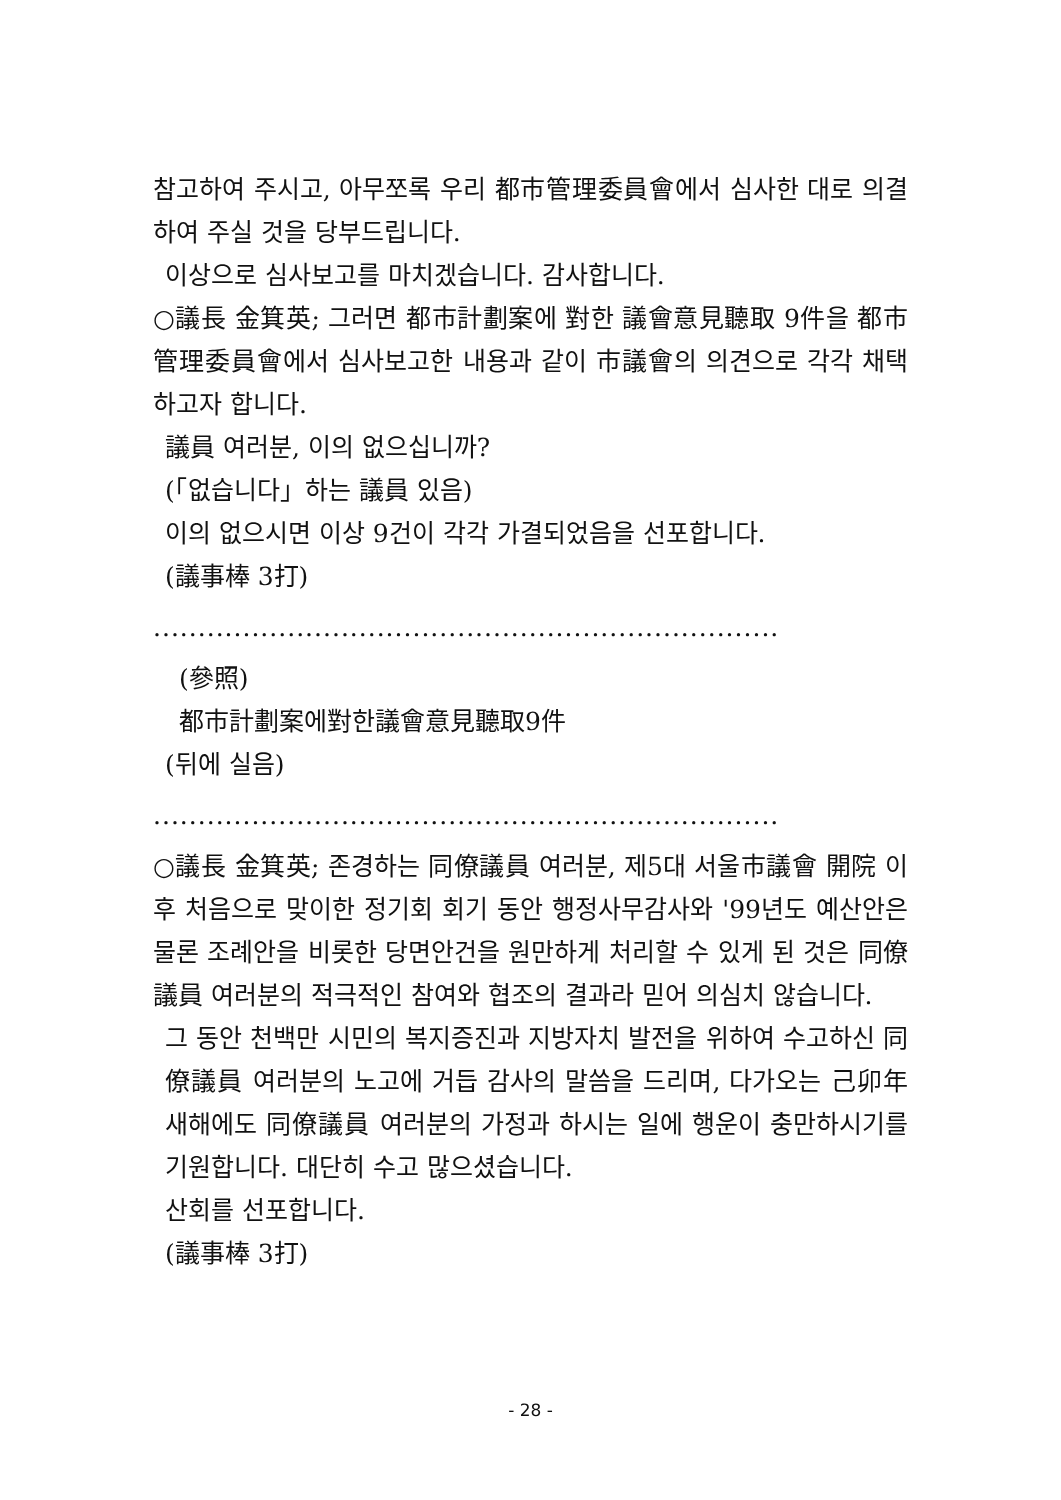참고하여 주시고, 아무쪼록 우리 都市管理委員會에서 심사한 대로 의결하여 주실 것을 당부드립니다.
이상으로 심사보고를 마치겠습니다. 감사합니다.
○議長 金箕英; 그러면 都市計劃案에 對한 議會意見聽取 9件을 都市管理委員會에서 심사보고한 내용과 같이 市議會의 의견으로 각각 채택하고자 합니다.
議員 여러분, 이의 없으십니까?
(「없습니다」하는 議員 있음)
이의 없으시면 이상 9건이 각각 가결되었음을 선포합니다.
(議事棒 3打)
......................................................................
(參照)
都市計劃案에對한議會意見聽取9件
(뒤에 실음)
......................................................................
○議長 金箕英; 존경하는 同僚議員 여러분, 제5대 서울市議會 開院 이후 처음으로 맞이한 정기회 회기 동안 행정사무감사와 '99년도 예산안은 물론 조례안을 비롯한 당면안건을 원만하게 처리할 수 있게 된 것은 同僚議員 여러분의 적극적인 참여와 협조의 결과라 믿어 의심치 않습니다.
그 동안 천백만 시민의 복지증진과 지방자치 발전을 위하여 수고하신 同僚議員 여러분의 노고에 거듭 감사의 말씀을 드리며, 다가오는 己卯年 새해에도 同僚議員 여러분의 가정과 하시는 일에 행운이 충만하시기를 기원합니다. 대단히 수고 많으셨습니다.
산회를 선포합니다.
(議事棒 3打)
- 28 -